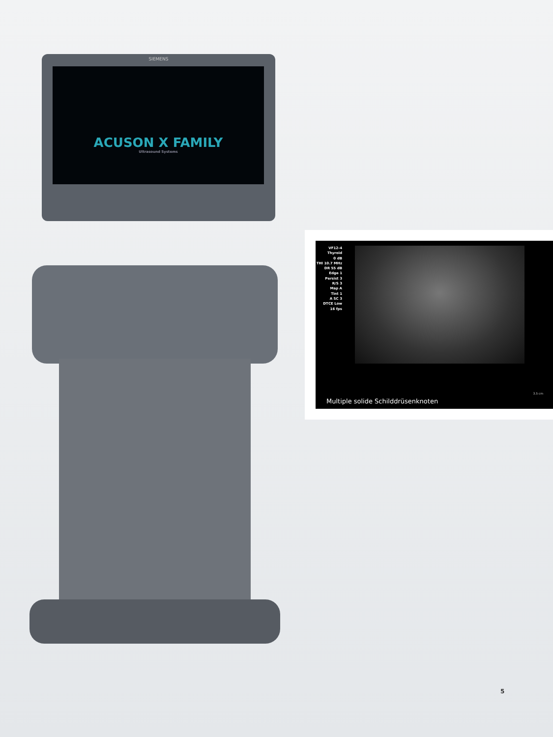SIEMENS
ACUSON X FAMILY
Ultrasound Systems
VF12-4
Thyroid
0 dB
THI 10.7 MHz
DR 55 dB
Edge 1
Persist 3
R/S 3
Map A
Tint 1
A SC 3
DTCE Low
16 fps
3.5 cm
Multiple solide Schilddrüsenknoten
5